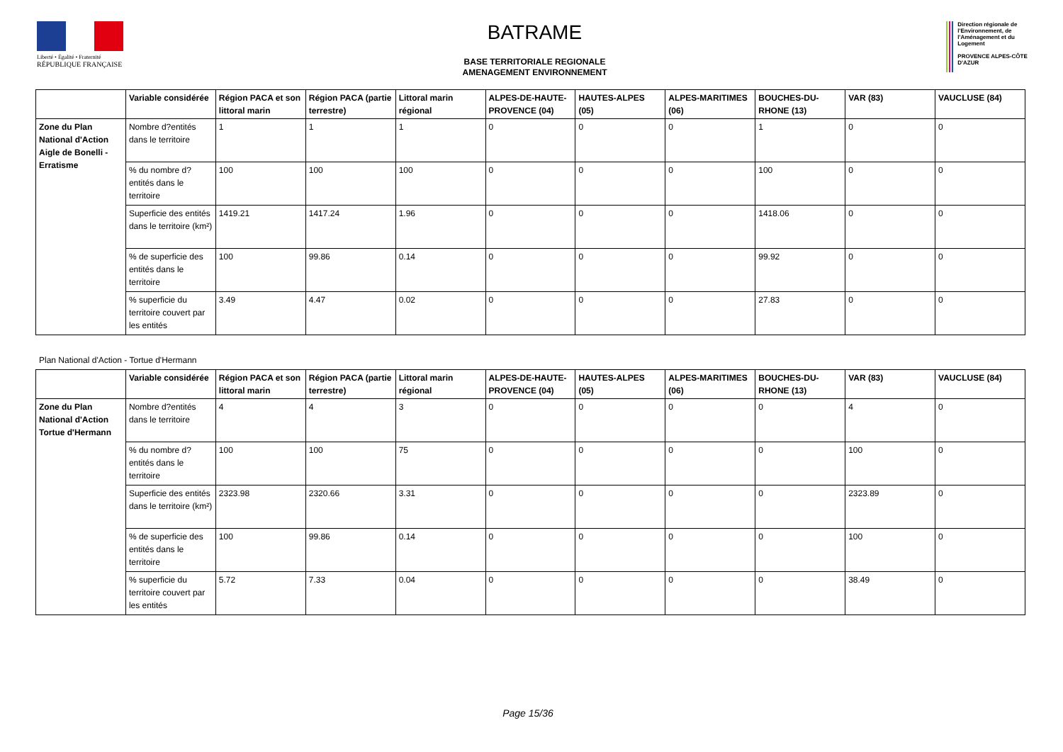Liberté • Égalité • Fraternité
RÉPUBLIQUE FRANÇAISE
BATRAME
BASE TERRITORIALE REGIONALE
AMENAGEMENT ENVIRONNEMENT
Direction régionale de l'Environnement, de l'Aménagement et du Logement
PROVENCE ALPES-CÔTE D'AZUR
| | Variable considérée | Région PACA et son littoral marin | Région PACA (partie terrestre) | Littoral marin régional | ALPES-DE-HAUTE-PROVENCE (04) | HAUTES-ALPES (05) | ALPES-MARITIMES (06) | BOUCHES-DU-RHONE (13) | VAR (83) | VAUCLUSE (84) |
| --- | --- | --- | --- | --- | --- | --- | --- | --- | --- | --- |
| Zone du Plan National d'Action Aigle de Bonelli - Erratisme | Nombre d?entités dans le territoire | 1 | 1 | 1 | 0 | 0 | 0 | 1 | 0 | 0 |
| | % du nombre d?entités dans le territoire | 100 | 100 | 100 | 0 | 0 | 0 | 100 | 0 | 0 |
| | Superficie des entités dans le territoire (km²) | 1419.21 | 1417.24 | 1.96 | 0 | 0 | 0 | 1418.06 | 0 | 0 |
| | % de superficie des entités dans le territoire | 100 | 99.86 | 0.14 | 0 | 0 | 0 | 99.92 | 0 | 0 |
| | % superficie du territoire couvert par les entités | 3.49 | 4.47 | 0.02 | 0 | 0 | 0 | 27.83 | 0 | 0 |
Plan National d'Action - Tortue d'Hermann
| | Variable considérée | Région PACA et son littoral marin | Région PACA (partie terrestre) | Littoral marin régional | ALPES-DE-HAUTE-PROVENCE (04) | HAUTES-ALPES (05) | ALPES-MARITIMES (06) | BOUCHES-DU-RHONE (13) | VAR (83) | VAUCLUSE (84) |
| --- | --- | --- | --- | --- | --- | --- | --- | --- | --- | --- |
| Zone du Plan National d'Action Tortue d'Hermann | Nombre d?entités dans le territoire | 4 | 4 | 3 | 0 | 0 | 0 | 0 | 4 | 0 |
| | % du nombre d?entités dans le territoire | 100 | 100 | 75 | 0 | 0 | 0 | 0 | 100 | 0 |
| | Superficie des entités dans le territoire (km²) | 2323.98 | 2320.66 | 3.31 | 0 | 0 | 0 | 0 | 2323.89 | 0 |
| | % de superficie des entités dans le territoire | 100 | 99.86 | 0.14 | 0 | 0 | 0 | 0 | 100 | 0 |
| | % superficie du territoire couvert par les entités | 5.72 | 7.33 | 0.04 | 0 | 0 | 0 | 0 | 38.49 | 0 |
Page 15/36